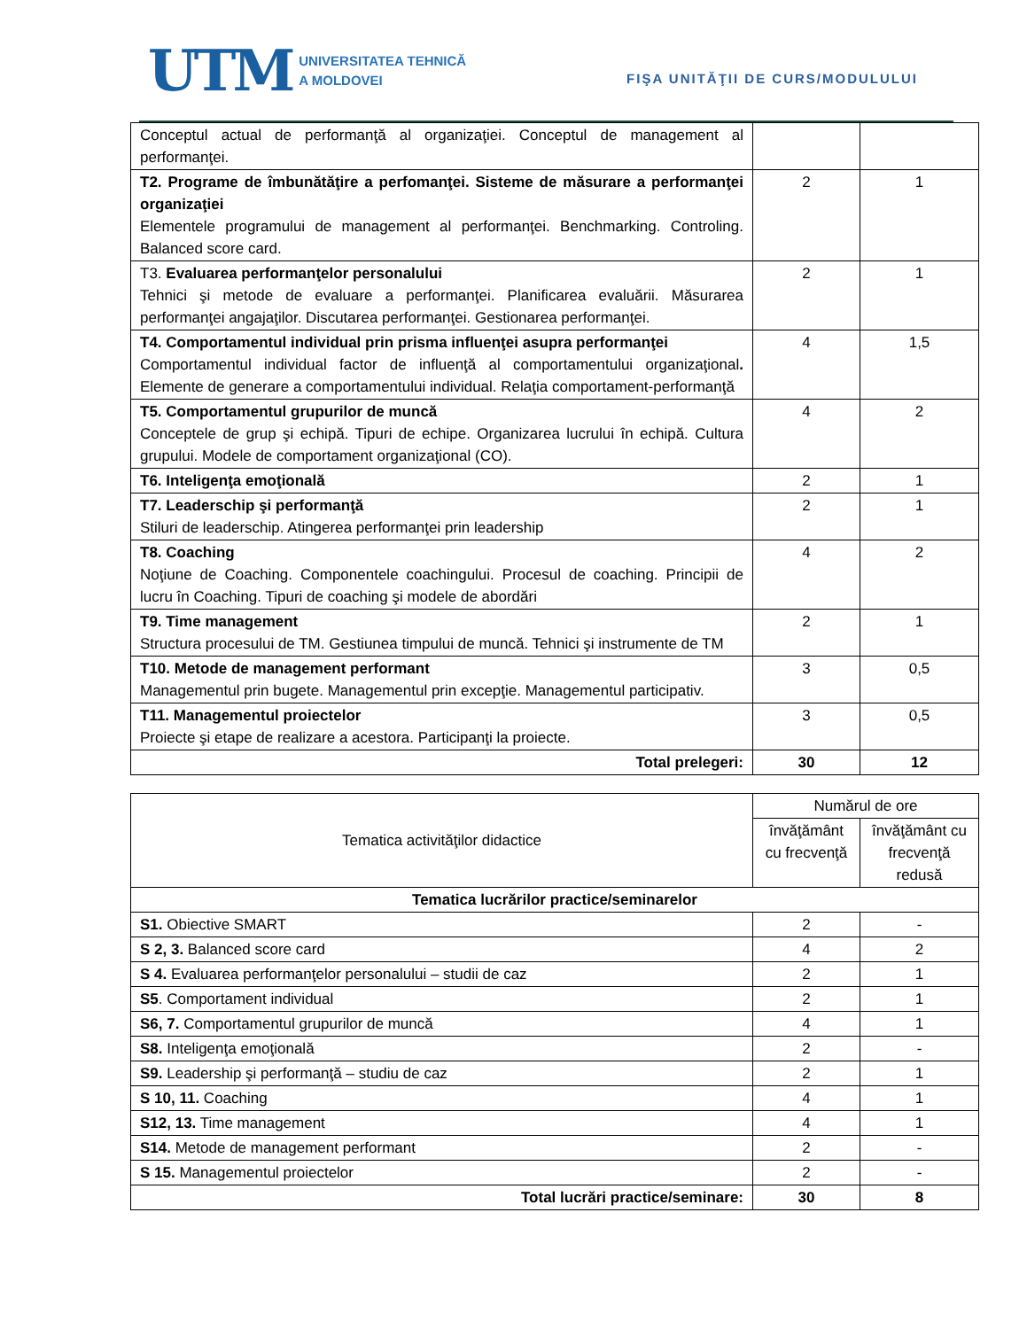UTM
UNIVERSITATEA TEHNICĂ
A MOLDOVEI
FIŞA UNITĂŢII DE CURS/MODULULUI
| Conceptul actual de performanţă al organizaţiei. Conceptul de management al performanţei. | | |
| T2. Programe de îmbunătăţire a perfomanţei. Sisteme de măsurare a performanţei organizaţiei Elementele programului de management al performanţei. Benchmarking. Controling. Balanced score card. | 2 | 1 |
| T3. Evaluarea performanţelor personalului Tehnici şi metode de evaluare a performanţei. Planificarea evaluării. Măsurarea performanţei angajaţilor. Discutarea performanţei. Gestionarea performanţei. | 2 | 1 |
| T4. Comportamentul individual prin prisma influenţei asupra performanţei Comportamentul individual factor de influenţă al comportamentului organizaţional . Elemente de generare a comportamentului individual. Relaţia comportament-performanţă | 4 | 1,5 |
| T5. Comportamentul grupurilor de muncă Conceptele de grup şi echipă. Tipuri de echipe. Organizarea lucrului în echipă. Cultura grupului. Modele de comportament organizaţional (CO). | 4 | 2 |
| T6. Inteligenţa emoţională | 2 | 1 |
| T7. Leaderschip şi performanţă Stiluri de leaderschip. Atingerea performanţei prin leadership | 2 | 1 |
| T8. Coaching Noţiune de Coaching. Componentele coachingului. Procesul de coaching. Principii de lucru în Coaching. Tipuri de coaching şi modele de abordări | 4 | 2 |
| T9. Time management Structura procesului de TM. Gestiunea timpului de muncă. Tehnici şi instrumente de TM | 2 | 1 |
| T10. Metode de management performant Managementul prin bugete. Managementul prin excepţie. Managementul participativ. | 3 | 0,5 |
| T11. Managementul proiectelor Proiecte şi etape de realizare a acestora. Participanţi la proiecte. | 3 | 0,5 |
| Total prelegeri: | 30 | 12 |
| Tematica activităţilor didactice | Numărul de ore | |
| --- | --- | --- |
| | învăţământ cu frecvenţă | învăţământ cu frecvenţă redusă |
| Tematica lucrărilor practice/seminarelor | | |
| S1. Obiective SMART | 2 | - |
| S 2, 3. Balanced score card | 4 | 2 |
| S 4. Evaluarea performanţelor personalului – studii de caz | 2 | 1 |
| S5 . Comportament individual | 2 | 1 |
| S6, 7. Comportamentul grupurilor de muncă | 4 | 1 |
| S8. Inteligenţa emoţională | 2 | - |
| S9. Leadership şi performanţă – studiu de caz | 2 | 1 |
| S 10, 11. Coaching | 4 | 1 |
| S12, 13. Time management | 4 | 1 |
| S14. Metode de management performant | 2 | - |
| S 15. Managementul proiectelor | 2 | - |
| Total lucrări practice/seminare: | 30 | 8 |